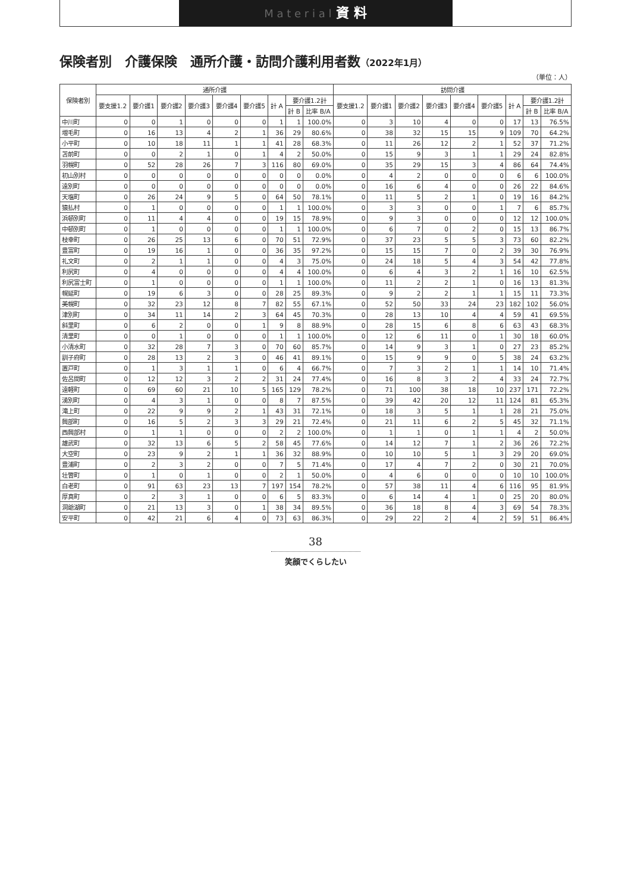M a t e r i a l 資 料
保険者別　介護保険　通所介護・訪問介護利用者数（2022年1月）
（単位：人）
| 保険者別 | 通所介護 | | | | | | | | | 訪問介護 | | | | | | | | |
| --- | --- | --- | --- | --- | --- | --- | --- | --- | --- | --- | --- | --- | --- | --- | --- | --- | --- | --- |
| | 要支援1.2 | 要介護1 | 要介護2 | 要介護3 | 要介護4 | 要介護5 | 計 A | 要介護1.2計 | | 要支援1.2 | 要介護1 | 要介護2 | 要介護3 | 要介護4 | 要介護5 | 計 A | 要介護1.2計 | |
| | | | | | | | | 計 B | 比率 B/A | | | | | | | | 計 B | 比率 B/A |
| 中川町 | 0 | 0 | 1 | 0 | 0 | 0 | 1 | 1 | 100.0% | 0 | 3 | 10 | 4 | 0 | 0 | 17 | 13 | 76.5% |
| 増毛町 | 0 | 16 | 13 | 4 | 2 | 1 | 36 | 29 | 80.6% | 0 | 38 | 32 | 15 | 15 | 9 | 109 | 70 | 64.2% |
| 小平町 | 0 | 10 | 18 | 11 | 1 | 1 | 41 | 28 | 68.3% | 0 | 11 | 26 | 12 | 2 | 1 | 52 | 37 | 71.2% |
| 苫前町 | 0 | 0 | 2 | 1 | 0 | 1 | 4 | 2 | 50.0% | 0 | 15 | 9 | 3 | 1 | 1 | 29 | 24 | 82.8% |
| 羽幌町 | 0 | 52 | 28 | 26 | 7 | 3 | 116 | 80 | 69.0% | 0 | 35 | 29 | 15 | 3 | 4 | 86 | 64 | 74.4% |
| 初山別村 | 0 | 0 | 0 | 0 | 0 | 0 | 0 | 0 | 0.0% | 0 | 4 | 2 | 0 | 0 | 0 | 6 | 6 | 100.0% |
| 遠別町 | 0 | 0 | 0 | 0 | 0 | 0 | 0 | 0 | 0.0% | 0 | 16 | 6 | 4 | 0 | 0 | 26 | 22 | 84.6% |
| 天塩町 | 0 | 26 | 24 | 9 | 5 | 0 | 64 | 50 | 78.1% | 0 | 11 | 5 | 2 | 1 | 0 | 19 | 16 | 84.2% |
| 猿払村 | 0 | 1 | 0 | 0 | 0 | 0 | 1 | 1 | 100.0% | 0 | 3 | 3 | 0 | 0 | 1 | 7 | 6 | 85.7% |
| 浜頓別町 | 0 | 11 | 4 | 4 | 0 | 0 | 19 | 15 | 78.9% | 0 | 9 | 3 | 0 | 0 | 0 | 12 | 12 | 100.0% |
| 中頓別町 | 0 | 1 | 0 | 0 | 0 | 0 | 1 | 1 | 100.0% | 0 | 6 | 7 | 0 | 2 | 0 | 15 | 13 | 86.7% |
| 枝幸町 | 0 | 26 | 25 | 13 | 6 | 0 | 70 | 51 | 72.9% | 0 | 37 | 23 | 5 | 5 | 3 | 73 | 60 | 82.2% |
| 豊富町 | 0 | 19 | 16 | 1 | 0 | 0 | 36 | 35 | 97.2% | 0 | 15 | 15 | 7 | 0 | 2 | 39 | 30 | 76.9% |
| 礼文町 | 0 | 2 | 1 | 1 | 0 | 0 | 4 | 3 | 75.0% | 0 | 24 | 18 | 5 | 4 | 3 | 54 | 42 | 77.8% |
| 利尻町 | 0 | 4 | 0 | 0 | 0 | 0 | 4 | 4 | 100.0% | 0 | 6 | 4 | 3 | 2 | 1 | 16 | 10 | 62.5% |
| 利尻富士町 | 0 | 1 | 0 | 0 | 0 | 0 | 1 | 1 | 100.0% | 0 | 11 | 2 | 2 | 1 | 0 | 16 | 13 | 81.3% |
| 幌延町 | 0 | 19 | 6 | 3 | 0 | 0 | 28 | 25 | 89.3% | 0 | 9 | 2 | 2 | 1 | 1 | 15 | 11 | 73.3% |
| 美幌町 | 0 | 32 | 23 | 12 | 8 | 7 | 82 | 55 | 67.1% | 0 | 52 | 50 | 33 | 24 | 23 | 182 | 102 | 56.0% |
| 津別町 | 0 | 34 | 11 | 14 | 2 | 3 | 64 | 45 | 70.3% | 0 | 28 | 13 | 10 | 4 | 4 | 59 | 41 | 69.5% |
| 斜里町 | 0 | 6 | 2 | 0 | 0 | 1 | 9 | 8 | 88.9% | 0 | 28 | 15 | 6 | 8 | 6 | 63 | 43 | 68.3% |
| 清里町 | 0 | 0 | 1 | 0 | 0 | 0 | 1 | 1 | 100.0% | 0 | 12 | 6 | 11 | 0 | 1 | 30 | 18 | 60.0% |
| 小清水町 | 0 | 32 | 28 | 7 | 3 | 0 | 70 | 60 | 85.7% | 0 | 14 | 9 | 3 | 1 | 0 | 27 | 23 | 85.2% |
| 訓子府町 | 0 | 28 | 13 | 2 | 3 | 0 | 46 | 41 | 89.1% | 0 | 15 | 9 | 9 | 0 | 5 | 38 | 24 | 63.2% |
| 置戸町 | 0 | 1 | 3 | 1 | 1 | 0 | 6 | 4 | 66.7% | 0 | 7 | 3 | 2 | 1 | 1 | 14 | 10 | 71.4% |
| 佐呂間町 | 0 | 12 | 12 | 3 | 2 | 2 | 31 | 24 | 77.4% | 0 | 16 | 8 | 3 | 2 | 4 | 33 | 24 | 72.7% |
| 遠軽町 | 0 | 69 | 60 | 21 | 10 | 5 | 165 | 129 | 78.2% | 0 | 71 | 100 | 38 | 18 | 10 | 237 | 171 | 72.2% |
| 湧別町 | 0 | 4 | 3 | 1 | 0 | 0 | 8 | 7 | 87.5% | 0 | 39 | 42 | 20 | 12 | 11 | 124 | 81 | 65.3% |
| 滝上町 | 0 | 22 | 9 | 9 | 2 | 1 | 43 | 31 | 72.1% | 0 | 18 | 3 | 5 | 1 | 1 | 28 | 21 | 75.0% |
| 興部町 | 0 | 16 | 5 | 2 | 3 | 3 | 29 | 21 | 72.4% | 0 | 21 | 11 | 6 | 2 | 5 | 45 | 32 | 71.1% |
| 西興部村 | 0 | 1 | 1 | 0 | 0 | 0 | 2 | 2 | 100.0% | 0 | 1 | 1 | 0 | 1 | 1 | 4 | 2 | 50.0% |
| 雄武町 | 0 | 32 | 13 | 6 | 5 | 2 | 58 | 45 | 77.6% | 0 | 14 | 12 | 7 | 1 | 2 | 36 | 26 | 72.2% |
| 大空町 | 0 | 23 | 9 | 2 | 1 | 1 | 36 | 32 | 88.9% | 0 | 10 | 10 | 5 | 1 | 3 | 29 | 20 | 69.0% |
| 豊浦町 | 0 | 2 | 3 | 2 | 0 | 0 | 7 | 5 | 71.4% | 0 | 17 | 4 | 7 | 2 | 0 | 30 | 21 | 70.0% |
| 壮瞥町 | 0 | 1 | 0 | 1 | 0 | 0 | 2 | 1 | 50.0% | 0 | 4 | 6 | 0 | 0 | 0 | 10 | 10 | 100.0% |
| 白老町 | 0 | 91 | 63 | 23 | 13 | 7 | 197 | 154 | 78.2% | 0 | 57 | 38 | 11 | 4 | 6 | 116 | 95 | 81.9% |
| 厚真町 | 0 | 2 | 3 | 1 | 0 | 0 | 6 | 5 | 83.3% | 0 | 6 | 14 | 4 | 1 | 0 | 25 | 20 | 80.0% |
| 洞爺湖町 | 0 | 21 | 13 | 3 | 0 | 1 | 38 | 34 | 89.5% | 0 | 36 | 18 | 8 | 4 | 3 | 69 | 54 | 78.3% |
| 安平町 | 0 | 42 | 21 | 6 | 4 | 0 | 73 | 63 | 86.3% | 0 | 29 | 22 | 2 | 4 | 2 | 59 | 51 | 86.4% |
38
笑顔でくらしたい